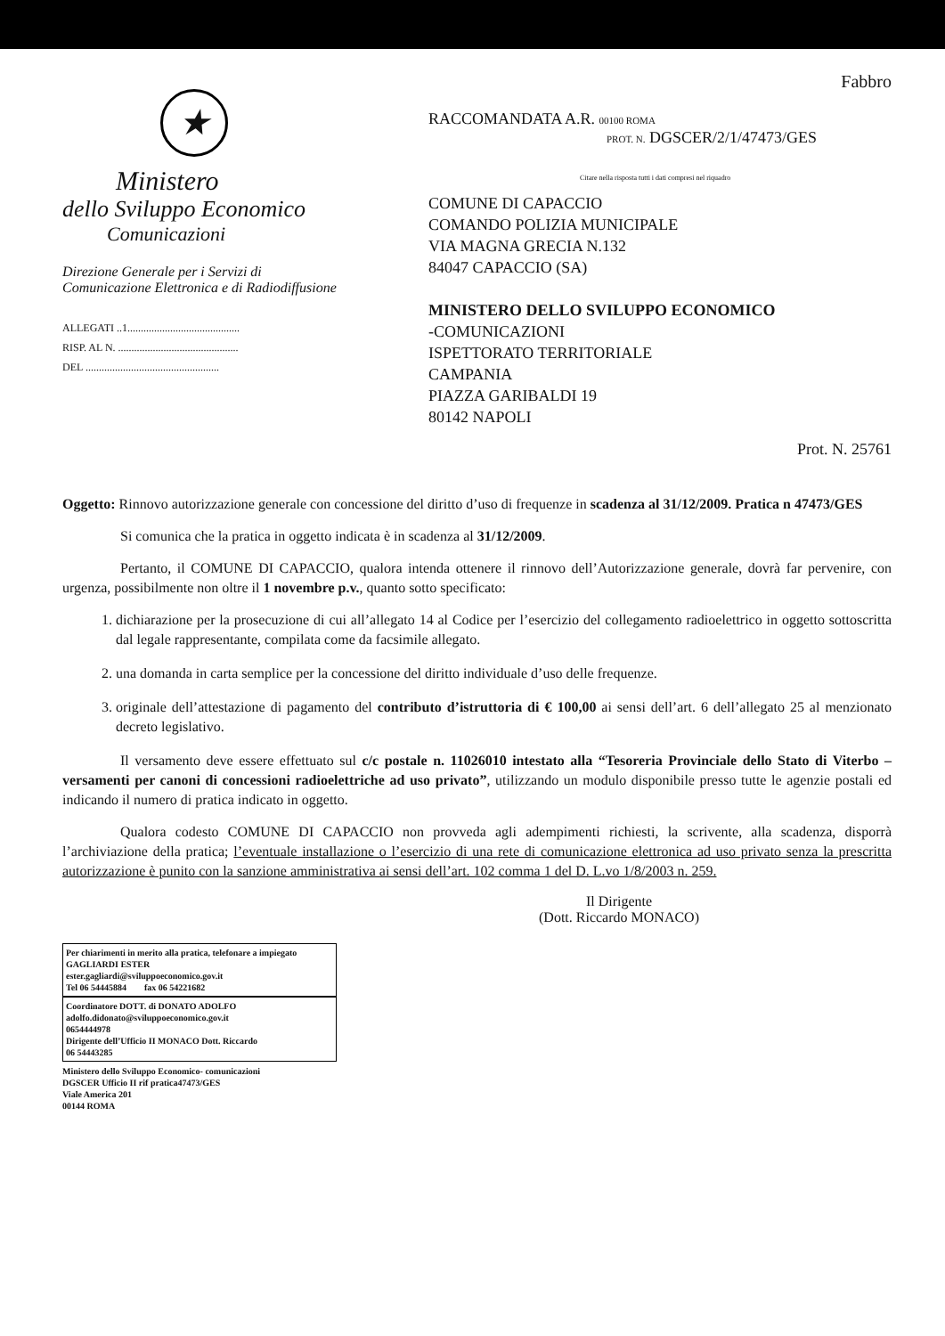★
Ministero
dello Sviluppo Economico
Comunicazioni
Direzione Generale per i Servizi di
Comunicazione Elettronica e di Radiodiffusione
ALLEGATI ..1..........................................
RISP. AL N. .............................................
DEL ..................................................
Fabbro
RACCOMANDATA A.R. 00100 ROMA
PROT. N. DGSCER/2/1/47473/GES
Citare nella risposta tutti i dati compresi nel riquadro
COMUNE DI CAPACCIO
COMANDO POLIZIA MUNICIPALE
VIA MAGNA GRECIA N.132
84047 CAPACCIO (SA)
MINISTERO DELLO SVILUPPO ECONOMICO
-COMUNICAZIONI
ISPETTORATO TERRITORIALE
CAMPANIA
PIAZZA GARIBALDI 19
80142 NAPOLI
Prot. N. 25761
Oggetto: Rinnovo autorizzazione generale con concessione del diritto d’uso di frequenze in scadenza al 31/12/2009. Pratica n 47473/GES
Si comunica che la pratica in oggetto indicata è in scadenza al 31/12/2009.
Pertanto, il COMUNE DI CAPACCIO, qualora intenda ottenere il rinnovo dell’Autorizzazione generale, dovrà far pervenire, con urgenza, possibilmente non oltre il 1 novembre p.v., quanto sotto specificato:
1. dichiarazione per la prosecuzione di cui all’allegato 14 al Codice per l’esercizio del collegamento radioelettrico in oggetto sottoscritta dal legale rappresentante, compilata come da facsimile allegato.
2. una domanda in carta semplice per la concessione del diritto individuale d’uso delle frequenze.
3. originale dell’attestazione di pagamento del contributo d’istruttoria di € 100,00 ai sensi dell’art. 6 dell’allegato 25 al menzionato decreto legislativo.
Il versamento deve essere effettuato sul c/c postale n. 11026010 intestato alla “Tesoreria Provinciale dello Stato di Viterbo – versamenti per canoni di concessioni radioelettriche ad uso privato”, utilizzando un modulo disponibile presso tutte le agenzie postali ed indicando il numero di pratica indicato in oggetto.
Qualora codesto COMUNE DI CAPACCIO non provveda agli adempimenti richiesti, la scrivente, alla scadenza, disporrà l’archiviazione della pratica; l’eventuale installazione o l’esercizio di una rete di comunicazione elettronica ad uso privato senza la prescritta autorizzazione è punito con la sanzione amministrativa ai sensi dell’art. 102 comma 1 del D. L.vo 1/8/2003 n. 259.
Il Dirigente
(Dott. Riccardo MONACO)
Per chiarimenti in merito alla pratica, telefonare a impiegato GAGLIARDI ESTER
ester.gagliardi@sviluppoeconomico.gov.it
Tel 06 54445884 fax 06 54221682
Coordinatore DOTT. di DONATO ADOLFO
adolfo.didonato@sviluppoeconomico.gov.it
0654444978
Dirigente dell’Ufficio II MONACO Dott. Riccardo
06 54443285
Ministero dello Sviluppo Economico- comunicazioni
DGSCER Ufficio II rif pratica47473/GES
Viale America 201
00144 ROMA